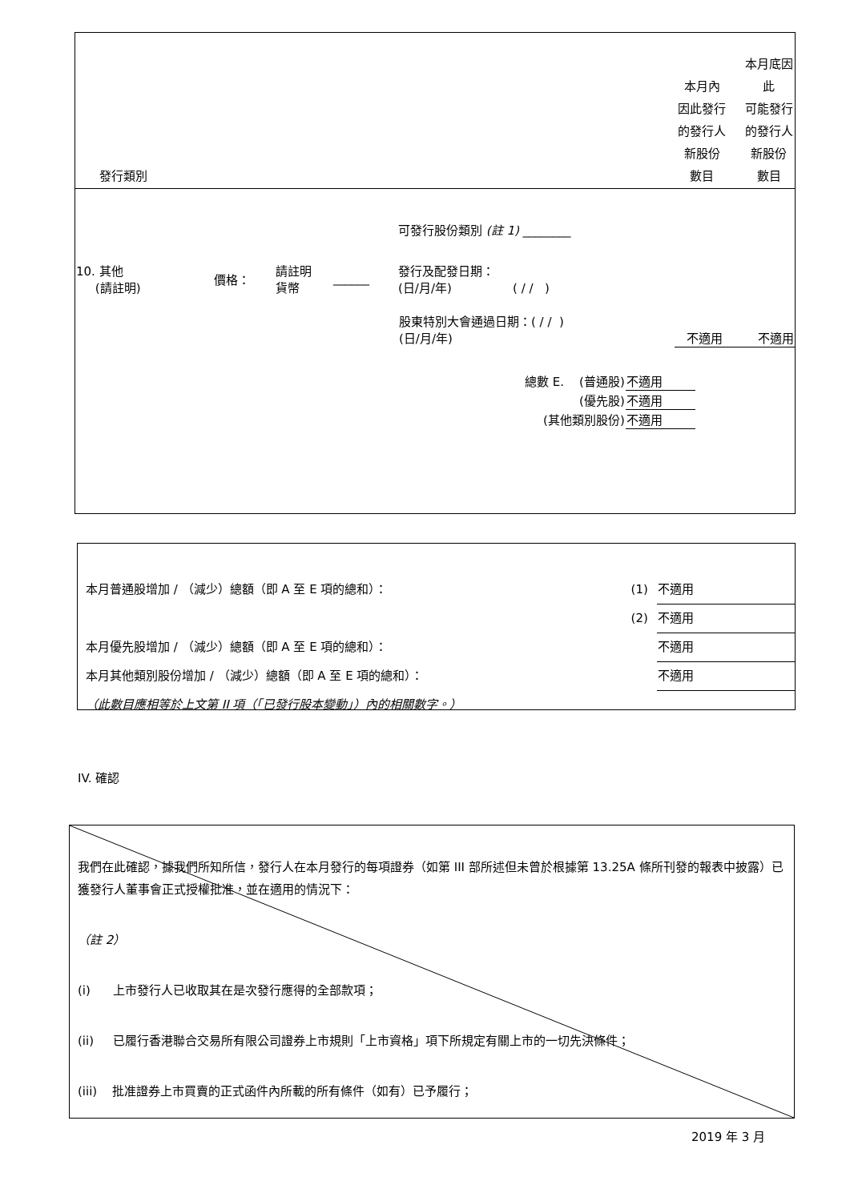| 發行類別 | 本月內 因此發行 的發行人 新股份 數目 | 本月底因此 可能發行 的發行人 新股份 數目 |
| | | | | 可發行股份類別 (註 1) ________ | | |
| 10. 其他 (請註明) | 價格： | 請註明 貨幣 | ______ | 發行及配發日期： (日/月/年) ( / / ) | | |
| | | | | 股東特別大會通過日期：( / / ) (日/月/年) | 不適用 | 不適用 |
| 總數 E. (普通股) | 不適用 |
| (優先股) | 不適用 |
| (其他類別股份) | 不適用 |
| 本月普通股增加 / （減少）總額（即 A 至 E 項的總和）： | (1) | 不適用 |
| | (2) | 不適用 |
| 本月優先股增加 / （減少）總額（即 A 至 E 項的總和）： | | 不適用 |
| 本月其他類別股份增加 / （減少）總額（即 A 至 E 項的總和）： | | 不適用 |
| （此數目應相等於上文第 II 項（「已發行股本變動」）內的相關數字。） | | |
IV. 確認
我們在此確認，據我們所知所信，發行人在本月發行的每項證券（如第 III 部所述但未曾於根據第 13.25A 條所刊發的報表中披露）已獲發行人董事會正式授權批准，並在適用的情況下：
（註 2）
(i) 上市發行人已收取其在是次發行應得的全部款項；
(ii) 已履行香港聯合交易所有限公司證券上市規則「上市資格」項下所規定有關上市的一切先決條件；
(iii) 批准證券上市買賣的正式函件內所載的所有條件（如有）已予履行；
2019 年 3 月